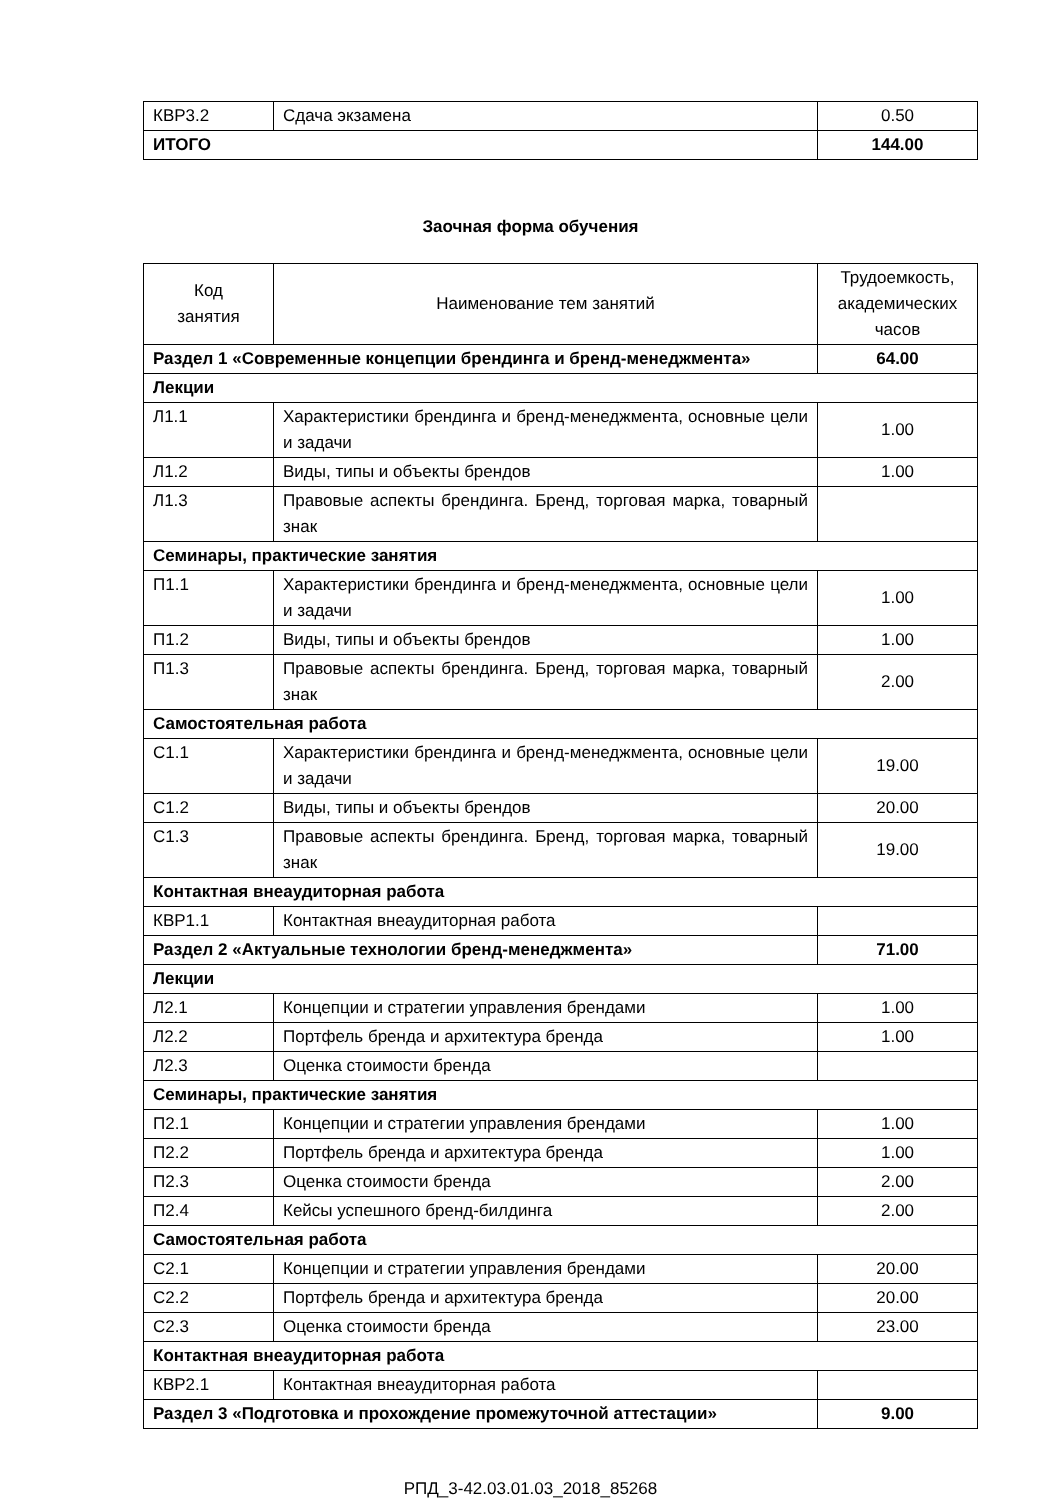| КВР3.2 | Сдача экзамена | 0.50 |
| ИТОГО | | 144.00 |
Заочная форма обучения
| Код занятия | Наименование тем занятий | Трудоемкость, академических часов |
| Раздел 1 «Современные концепции брендинга и бренд-менеджмента» | | 64.00 |
| Лекции | | |
| Л1.1 | Характеристики брендинга и бренд-менеджмента, основные цели и задачи | 1.00 |
| Л1.2 | Виды, типы и объекты брендов | 1.00 |
| Л1.3 | Правовые аспекты брендинга. Бренд, торговая марка, товарный знак | |
| Семинары, практические занятия | | |
| П1.1 | Характеристики брендинга и бренд-менеджмента, основные цели и задачи | 1.00 |
| П1.2 | Виды, типы и объекты брендов | 1.00 |
| П1.3 | Правовые аспекты брендинга. Бренд, торговая марка, товарный знак | 2.00 |
| Самостоятельная работа | | |
| С1.1 | Характеристики брендинга и бренд-менеджмента, основные цели и задачи | 19.00 |
| С1.2 | Виды, типы и объекты брендов | 20.00 |
| С1.3 | Правовые аспекты брендинга. Бренд, торговая марка, товарный знак | 19.00 |
| Контактная внеаудиторная работа | | |
| КВР1.1 | Контактная внеаудиторная работа | |
| Раздел 2 «Актуальные технологии бренд-менеджмента» | | 71.00 |
| Лекции | | |
| Л2.1 | Концепции и стратегии управления брендами | 1.00 |
| Л2.2 | Портфель бренда и архитектура бренда | 1.00 |
| Л2.3 | Оценка стоимости бренда | |
| Семинары, практические занятия | | |
| П2.1 | Концепции и стратегии управления брендами | 1.00 |
| П2.2 | Портфель бренда и архитектура бренда | 1.00 |
| П2.3 | Оценка стоимости бренда | 2.00 |
| П2.4 | Кейсы успешного бренд-билдинга | 2.00 |
| Самостоятельная работа | | |
| С2.1 | Концепции и стратегии управления брендами | 20.00 |
| С2.2 | Портфель бренда и архитектура бренда | 20.00 |
| С2.3 | Оценка стоимости бренда | 23.00 |
| Контактная внеаудиторная работа | | |
| КВР2.1 | Контактная внеаудиторная работа | |
| Раздел 3 «Подготовка и прохождение промежуточной аттестации» | | 9.00 |
РПД_3-42.03.01.03_2018_85268